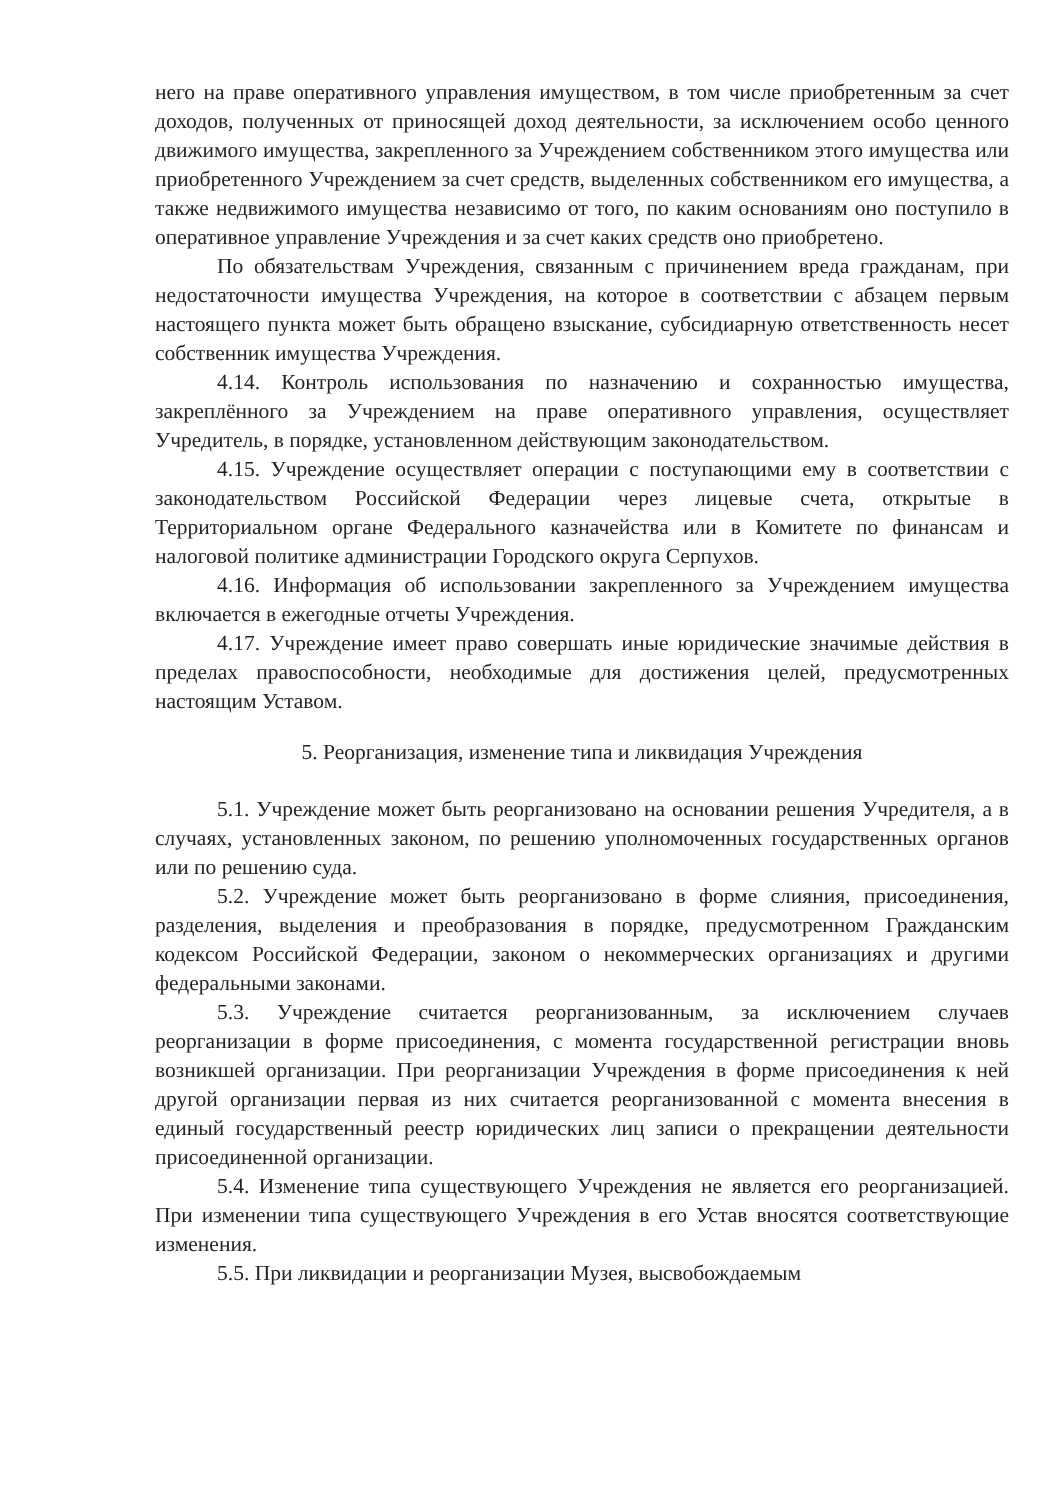него на праве оперативного управления имуществом, в том числе приобретенным за счет доходов, полученных от приносящей доход деятельности, за исключением особо ценного движимого имущества, закрепленного за Учреждением собственником этого имущества или приобретенного Учреждением за счет средств, выделенных собственником его имущества, а также недвижимого имущества независимо от того, по каким основаниям оно поступило в оперативное управление Учреждения и за счет каких средств оно приобретено.
По обязательствам Учреждения, связанным с причинением вреда гражданам, при недостаточности имущества Учреждения, на которое в соответствии с абзацем первым настоящего пункта может быть обращено взыскание, субсидиарную ответственность несет собственник имущества Учреждения.
4.14. Контроль использования по назначению и сохранностью имущества, закреплённого за Учреждением на праве оперативного управления, осуществляет Учредитель, в порядке, установленном действующим законодательством.
4.15. Учреждение осуществляет операции с поступающими ему в соответствии с законодательством Российской Федерации через лицевые счета, открытые в Территориальном органе Федерального казначейства или в Комитете по финансам и налоговой политике администрации Городского округа Серпухов.
4.16. Информация об использовании закрепленного за Учреждением имущества включается в ежегодные отчеты Учреждения.
4.17. Учреждение имеет право совершать иные юридические значимые действия в пределах правоспособности, необходимые для достижения целей, предусмотренных настоящим Уставом.
5. Реорганизация, изменение типа и ликвидация Учреждения
5.1. Учреждение может быть реорганизовано на основании решения Учредителя, а в случаях, установленных законом, по решению уполномоченных государственных органов или по решению суда.
5.2. Учреждение может быть реорганизовано в форме слияния, присоединения, разделения, выделения и преобразования в порядке, предусмотренном Гражданским кодексом Российской Федерации, законом о некоммерческих организациях и другими федеральными законами.
5.3. Учреждение считается реорганизованным, за исключением случаев реорганизации в форме присоединения, с момента государственной регистрации вновь возникшей организации. При реорганизации Учреждения в форме присоединения к ней другой организации первая из них считается реорганизованной с момента внесения в единый государственный реестр юридических лиц записи о прекращении деятельности присоединенной организации.
5.4. Изменение типа существующего Учреждения не является его реорганизацией. При изменении типа существующего Учреждения в его Устав вносятся соответствующие изменения.
5.5. При ликвидации и реорганизации Музея, высвобождаемым